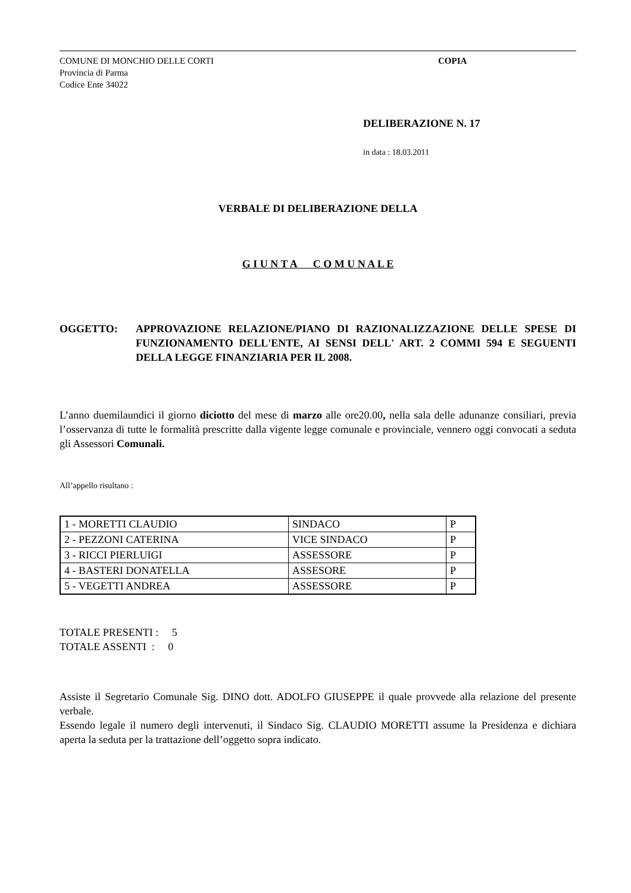COMUNE DI MONCHIO DELLE CORTI
Provincia di Parma
Codice Ente 34022
COPIA
DELIBERAZIONE N. 17
in data : 18.03.2011
VERBALE DI DELIBERAZIONE DELLA
G I U N T A C O M U N A L E
OGGETTO: APPROVAZIONE RELAZIONE/PIANO DI RAZIONALIZZAZIONE DELLE SPESE DI FUNZIONAMENTO DELL'ENTE, AI SENSI DELL' ART. 2 COMMI 594 E SEGUENTI DELLA LEGGE FINANZIARIA PER IL 2008.
L’anno duemilaundici il giorno diciotto del mese di marzo alle ore20.00, nella sala delle adunanze consiliari, previa l’osservanza di tutte le formalità prescritte dalla vigente legge comunale e provinciale, vennero oggi convocati a seduta gli Assessori Comunali.
All’appello risultano :
| 1 - MORETTI CLAUDIO | SINDACO | P |
| 2 - PEZZONI CATERINA | VICE SINDACO | P |
| 3 - RICCI PIERLUIGI | ASSESSORE | P |
| 4 - BASTERI DONATELLA | ASSESORE | P |
| 5 - VEGETTI ANDREA | ASSESSORE | P |
TOTALE PRESENTI : 5
TOTALE ASSENTI : 0
Assiste il Segretario Comunale Sig. DINO dott. ADOLFO GIUSEPPE il quale provvede alla relazione del presente verbale.
Essendo legale il numero degli intervenuti, il Sindaco Sig. CLAUDIO MORETTI assume la Presidenza e dichiara aperta la seduta per la trattazione dell’oggetto sopra indicato.